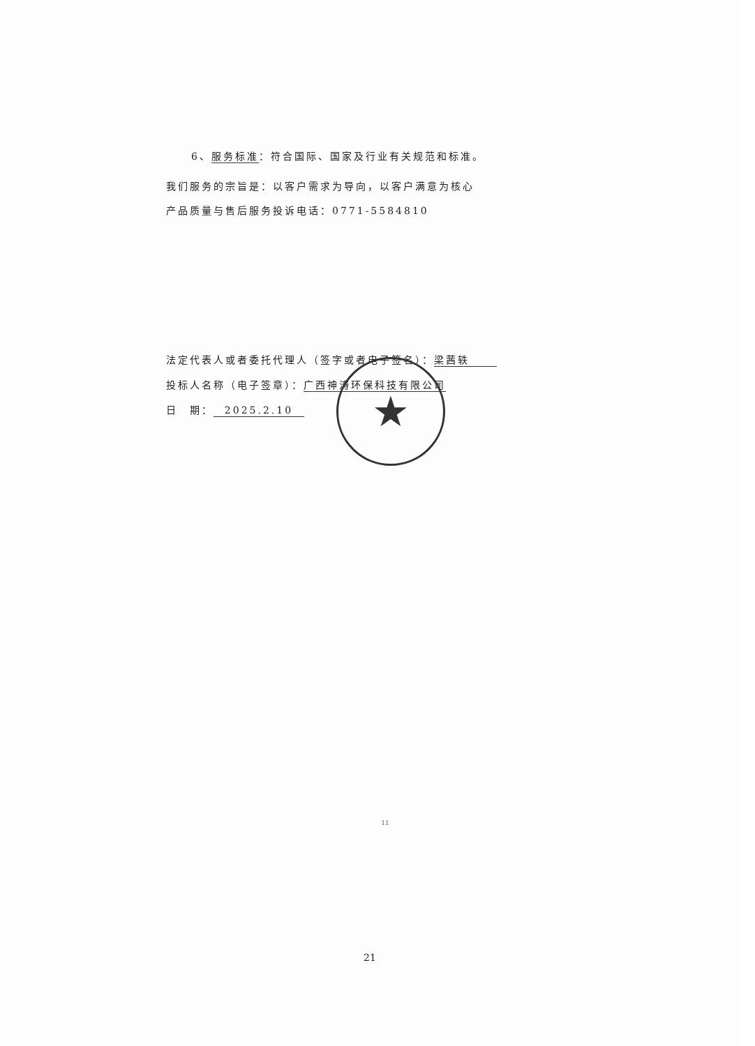6、服务标准：符合国际、国家及行业有关规范和标准。
我们服务的宗旨是：以客户需求为导向，以客户满意为核心
产品质量与售后服务投诉电话：0771-5584810
法定代表人或者委托代理人（签字或者电子签名）： 梁茜轶
投标人名称（电子签章）：广西神涛环保科技有限公司
日　期： 2025.2.10
★
11
21